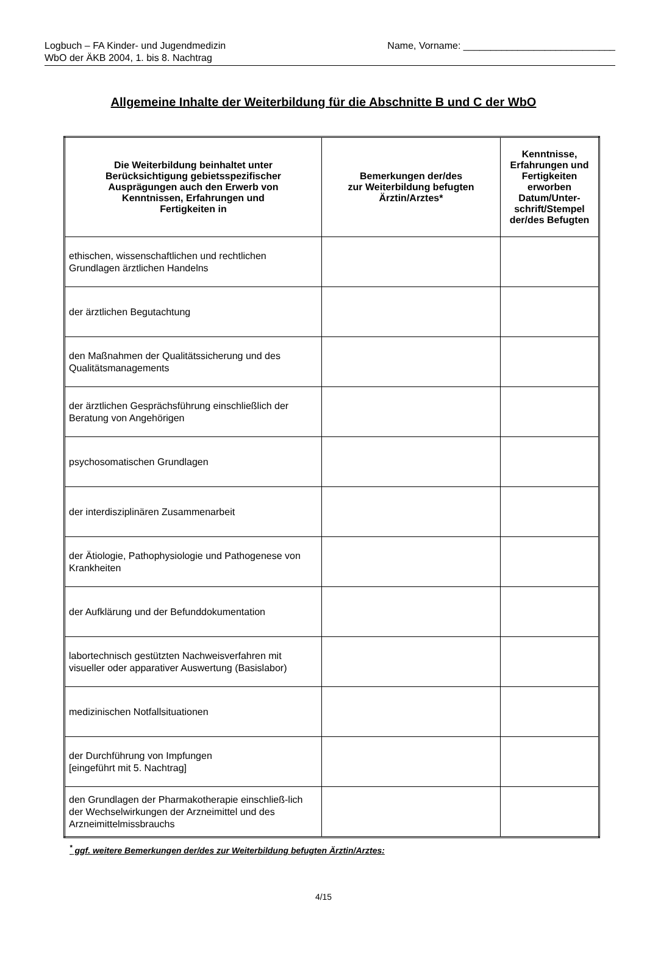Logbuch – FA Kinder- und Jugendmedizin
WbO der ÄKB 2004, 1. bis 8. Nachtrag
Name, Vorname: ____________________________
Allgemeine Inhalte der Weiterbildung für die Abschnitte B und C der WbO
| Die Weiterbildung beinhaltet unter Berücksichtigung gebietsspezifischer Ausprägungen auch den Erwerb von Kenntnissen, Erfahrungen und Fertigkeiten in | Bemerkungen der/des zur Weiterbildung befugten Ärztin/Arztes* | Kenntnisse, Erfahrungen und Fertigkeiten erworben Datum/Unter- schrift/Stempel der/des Befugten |
| --- | --- | --- |
| ethischen, wissenschaftlichen und rechtlichen Grundlagen ärztlichen Handelns | | |
| der ärztlichen Begutachtung | | |
| den Maßnahmen der Qualitätssicherung und des Qualitätsmanagements | | |
| der ärztlichen Gesprächsführung einschließlich der Beratung von Angehörigen | | |
| psychosomatischen Grundlagen | | |
| der interdisziplinären Zusammenarbeit | | |
| der Ätiologie, Pathophysiologie und Pathogenese von Krankheiten | | |
| der Aufklärung und der Befunddokumentation | | |
| labortechnisch gestützten Nachweisverfahren mit visueller oder apparativer Auswertung (Basislabor) | | |
| medizinischen Notfallsituationen | | |
| der Durchführung von Impfungen [eingeführt mit 5. Nachtrag] | | |
| den Grundlagen der Pharmakotherapie einschließ-lich der Wechselwirkungen der Arzneimittel und des Arzneimittelmissbrauchs | | |
<sup>*</sup> ggf. weitere Bemerkungen der/des zur Weiterbildung befugten Ärztin/Arztes:
4/15